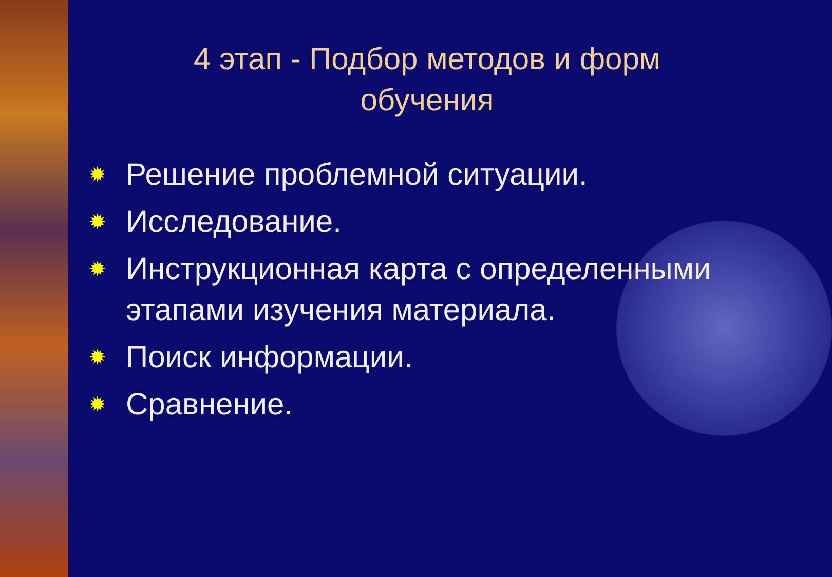4 этап - Подбор методов и форм
обучения
✹ Решение проблемной ситуации.
✹ Исследование.
✹ Инструкционная карта с определенными этапами изучения материала.
✹ Поиск информации.
✹ Сравнение.